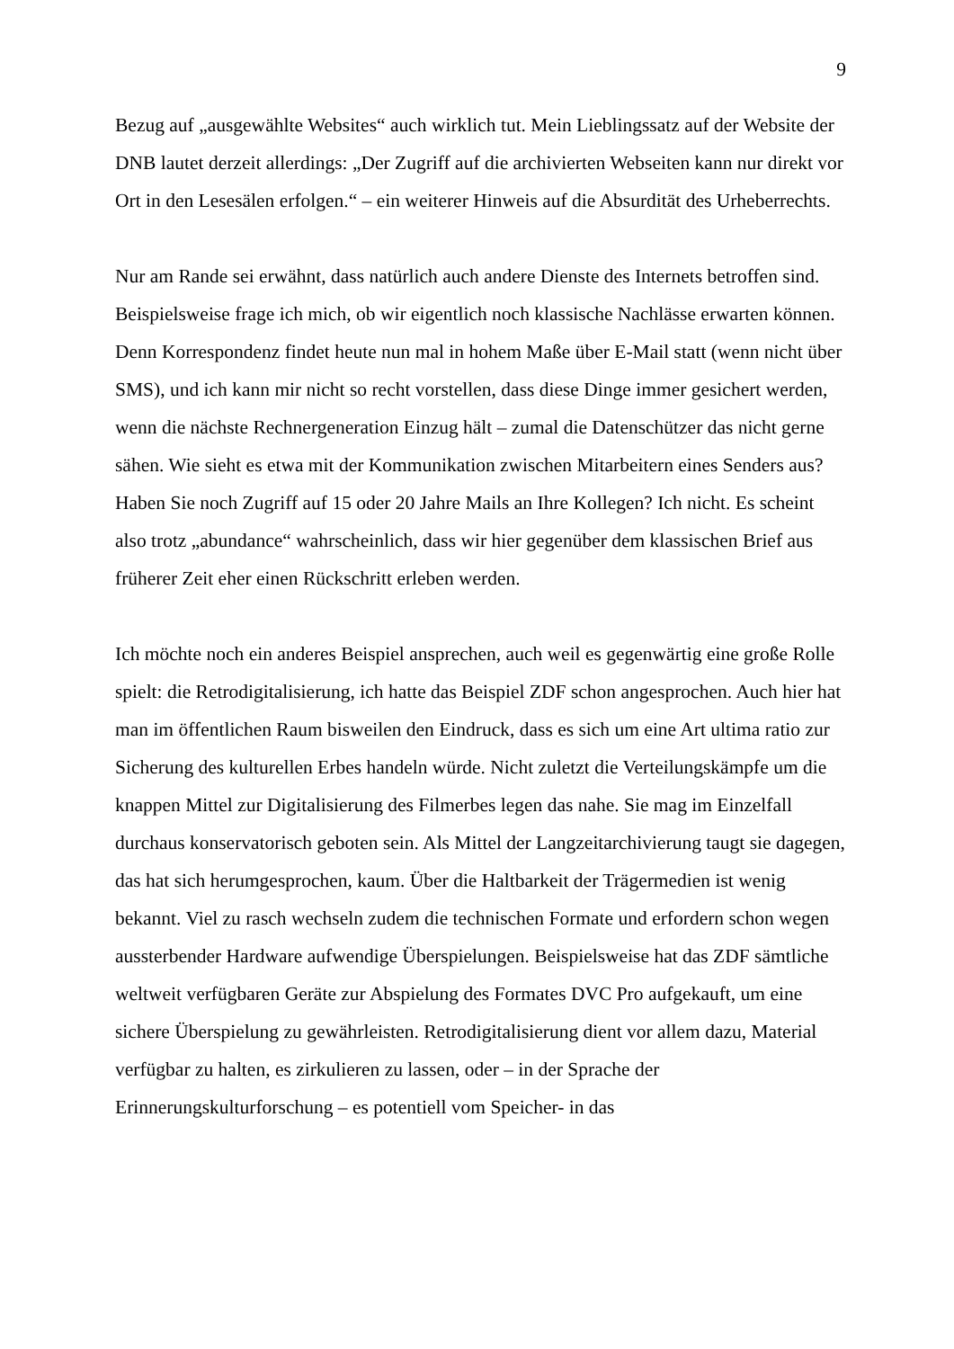9
Bezug auf „ausgewählte Websites“ auch wirklich tut. Mein Lieblingssatz auf der Website der DNB lautet derzeit allerdings: „Der Zugriff auf die archivierten Webseiten kann nur direkt vor Ort in den Lesesälen erfolgen.“ – ein weiterer Hinweis auf die Absurdität des Urheberrechts.
Nur am Rande sei erwähnt, dass natürlich auch andere Dienste des Internets betroffen sind. Beispielsweise frage ich mich, ob wir eigentlich noch klassische Nachlässe erwarten können. Denn Korrespondenz findet heute nun mal in hohem Maße über E-Mail statt (wenn nicht über SMS), und ich kann mir nicht so recht vorstellen, dass diese Dinge immer gesichert werden, wenn die nächste Rechnergeneration Einzug hält – zumal die Datenschützer das nicht gerne sähen. Wie sieht es etwa mit der Kommunikation zwischen Mitarbeitern eines Senders aus? Haben Sie noch Zugriff auf 15 oder 20 Jahre Mails an Ihre Kollegen? Ich nicht. Es scheint also trotz „abundance“ wahrscheinlich, dass wir hier gegenüber dem klassischen Brief aus früherer Zeit eher einen Rückschritt erleben werden.
Ich möchte noch ein anderes Beispiel ansprechen, auch weil es gegenwärtig eine große Rolle spielt: die Retrodigitalisierung, ich hatte das Beispiel ZDF schon angesprochen. Auch hier hat man im öffentlichen Raum bisweilen den Eindruck, dass es sich um eine Art ultima ratio zur Sicherung des kulturellen Erbes handeln würde. Nicht zuletzt die Verteilungskämpfe um die knappen Mittel zur Digitalisierung des Filmerbes legen das nahe. Sie mag im Einzelfall durchaus konservatorisch geboten sein. Als Mittel der Langzeitarchivierung taugt sie dagegen, das hat sich herumgesprochen, kaum. Über die Haltbarkeit der Trägermedien ist wenig bekannt. Viel zu rasch wechseln zudem die technischen Formate und erfordern schon wegen aussterbender Hardware aufwendige Überspielungen. Beispielsweise hat das ZDF sämtliche weltweit verfügbaren Geräte zur Abspielung des Formates DVC Pro aufgekauft, um eine sichere Überspielung zu gewährleisten. Retrodigitalisierung dient vor allem dazu, Material verfügbar zu halten, es zirkulieren zu lassen, oder – in der Sprache der Erinnerungskulturforschung – es potentiell vom Speicher- in das